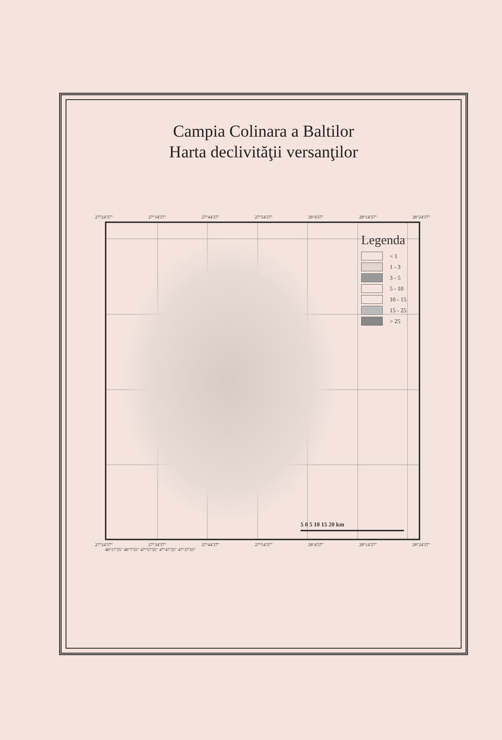Campia Colinara a Baltilor
Harta declivităţii versanţilor
27°24'37" 27°34'37" 27°44'37" 27°54'37" 28°4'37" 28°14'37" 28°24'37"
Legenda
< 1
1 - 3
3 - 5
5 - 10
10 - 15
15 - 25
> 25
5 0 5 10 15 20 km
27°24'37" 27°34'37" 27°44'37" 27°54'37" 28°4'37" 28°14'37" 28°24'37"
48°17'35" 48°7'35" 47°57'35" 47°47'35" 47°37'35"